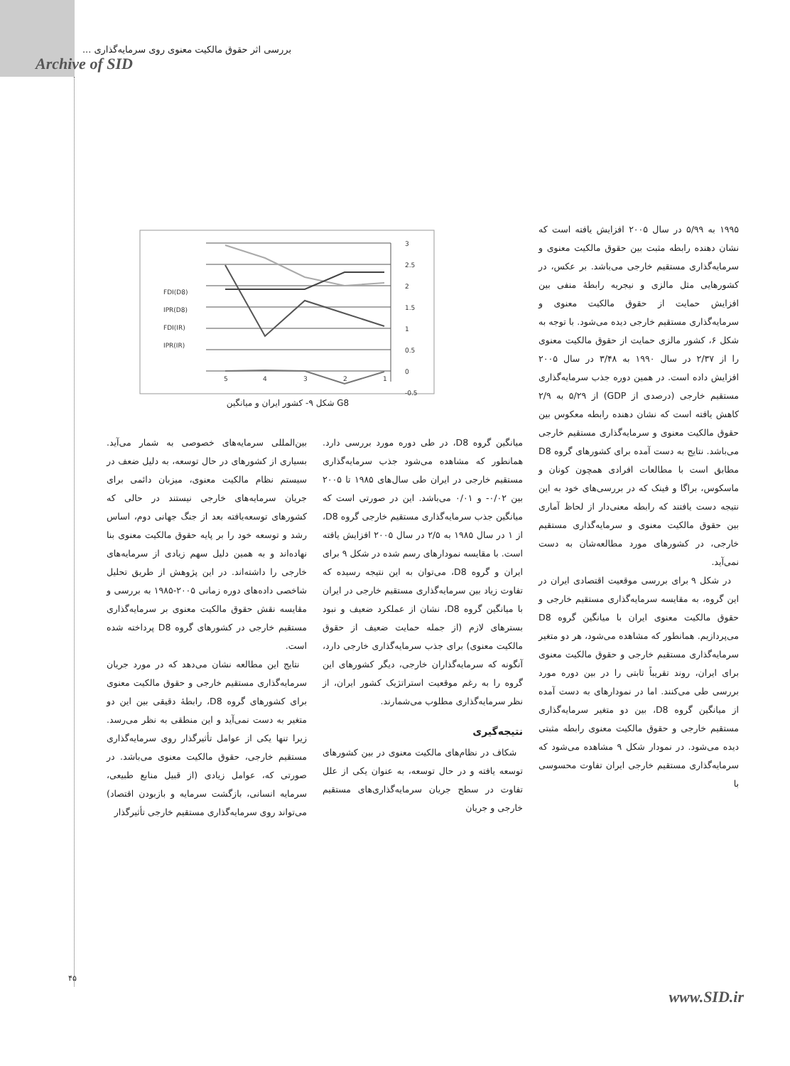بررسی اثر حقوق مالکیت معنوی روی سرمایه‌گذاری ...
Archive of SID
3
2.5
2
1.5
1
0.5
0
-0.5
5
4
3
2
1
FDI(D8)
IPR(D8)
FDI(IR)
IPR(IR)
شکل ۹- کشور ایران و میانگین G8
۱۹۹۵ به ۵/۹۹ در سال ۲۰۰۵ افزایش یافته است که نشان دهنده رابطه مثبت بین حقوق مالکیت معنوی و سرمایه‌گذاری مستقیم خارجی می‌باشد. بر عکس، در کشورهایی مثل مالزی و نیجریه رابطهٔ منفی بین افزایش حمایت از حقوق مالکیت معنوی و سرمایه‌گذاری مستقیم خارجی دیده می‌شود. با توجه به شکل ۶، کشور مالزی حمایت از حقوق مالکیت معنوی را از ۲/۳۷ در سال ۱۹۹۰ به ۳/۴۸ در سال ۲۰۰۵ افزایش داده است. در همین دوره جذب سرمایه‌گذاری مستقیم خارجی (درصدی از GDP) از ۵/۲۹ به ۲/۹ کاهش یافته است که نشان دهنده رابطه معکوس بین حقوق مالکیت معنوی و سرمایه‌گذاری مستقیم خارجی می‌باشد. نتایج به دست آمده برای کشورهای گروه D8 مطابق است با مطالعات افرادی همچون کونان و ماسکوس، براگا و فینک که در بررسی‌های خود به این نتیجه دست یافتند که رابطه معنی‌دار از لحاظ آماری بین حقوق مالکیت معنوی و سرمایه‌گذاری مستقیم خارجی، در کشورهای مورد مطالعه‌شان به دست نمی‌آید.
در شکل ۹ برای بررسی موقعیت اقتصادی ایران در این گروه، به مقایسه سرمایه‌گذاری مستقیم خارجی و حقوق مالکیت معنوی ایران با میانگین گروه D8 می‌پردازیم. همانطور که مشاهده می‌شود، هر دو متغیر سرمایه‌گذاری مستقیم خارجی و حقوق مالکیت معنوی برای ایران، روند تقریباً ثابتی را در بین دوره مورد بررسی طی می‌کنند. اما در نمودارهای به دست آمده از میانگین گروه D8، بین دو متغیر سرمایه‌گذاری مستقیم خارجی و حقوق مالکیت معنوی رابطه مثبتی دیده می‌شود. در نمودار شکل ۹ مشاهده می‌شود که سرمایه‌گذاری مستقیم خارجی ایران تفاوت محسوسی با
میانگین گروه D8، در طی دوره مورد بررسی دارد. همانطور که مشاهده می‌شود جذب سرمایه‌گذاری مستقیم خارجی در ایران طی سال‌های ۱۹۸۵ تا ۲۰۰۵ بین ۰/۰۲- و ۰/۰۱ می‌باشد. این در صورتی است که میانگین جذب سرمایه‌گذاری مستقیم خارجی گروه D8، از ۱ در سال ۱۹۸۵ به ۲/۵ در سال ۲۰۰۵ افزایش یافته است. با مقایسه نمودارهای رسم شده در شکل ۹ برای ایران و گروه D8، می‌توان به این نتیجه رسیده که تفاوت زیاد بین سرمایه‌گذاری مستقیم خارجی در ایران با میانگین گروه D8، نشان از عملکرد ضعیف و نبود بسترهای لازم (از جمله حمایت ضعیف از حقوق مالکیت معنوی) برای جذب سرمایه‌گذاری خارجی دارد، آنگونه که سرمایه‌گذاران خارجی، دیگر کشورهای این گروه را به رغم موقعیت استراتژیک کشور ایران، از نظر سرمایه‌گذاری مطلوب می‌شمارند.
نتیجه‌گیری
شکاف در نظام‌های مالکیت معنوی در بین کشورهای توسعه یافته و در حال توسعه، به عنوان یکی از علل تفاوت در سطح جریان سرمایه‌گذاری‌های مستقیم خارجی و جریان
بین‌المللی سرمایه‌های خصوصی به شمار می‌آید. بسیاری از کشورهای در حال توسعه، به دلیل ضعف در سیستم نظام مالکیت معنوی، میزبان دائمی برای جریان سرمایه‌های خارجی نیستند در حالی که کشورهای توسعه‌یافته بعد از جنگ جهانی دوم، اساس رشد و توسعه خود را بر پایه حقوق مالکیت معنوی بنا نهاده‌اند و به همین دلیل سهم زیادی از سرمایه‌های خارجی را داشته‌اند. در این پژوهش از طریق تحلیل شاخصی داده‌های دوره زمانی ۲۰۰۵-۱۹۸۵ به بررسی و مقایسه نقش حقوق مالکیت معنوی بر سرمایه‌گذاری مستقیم خارجی در کشورهای گروه D8 پرداخته شده است.
نتایج این مطالعه نشان می‌دهد که در مورد جریان سرمایه‌گذاری مستقیم خارجی و حقوق مالکیت معنوی برای کشورهای گروه D8، رابطهٔ دقیقی بین این دو متغیر به دست نمی‌آید و این منطقی به نظر می‌رسد. زیرا تنها یکی از عوامل تأثیرگذار روی سرمایه‌گذاری مستقیم خارجی، حقوق مالکیت معنوی می‌باشد. در صورتی که، عوامل زیادی (از قبیل منابع طبیعی، سرمایه انسانی، بازگشت سرمایه و بازبودن اقتصاد) می‌تواند روی سرمایه‌گذاری مستقیم خارجی تأثیرگذار
۴۵
www.SID.ir